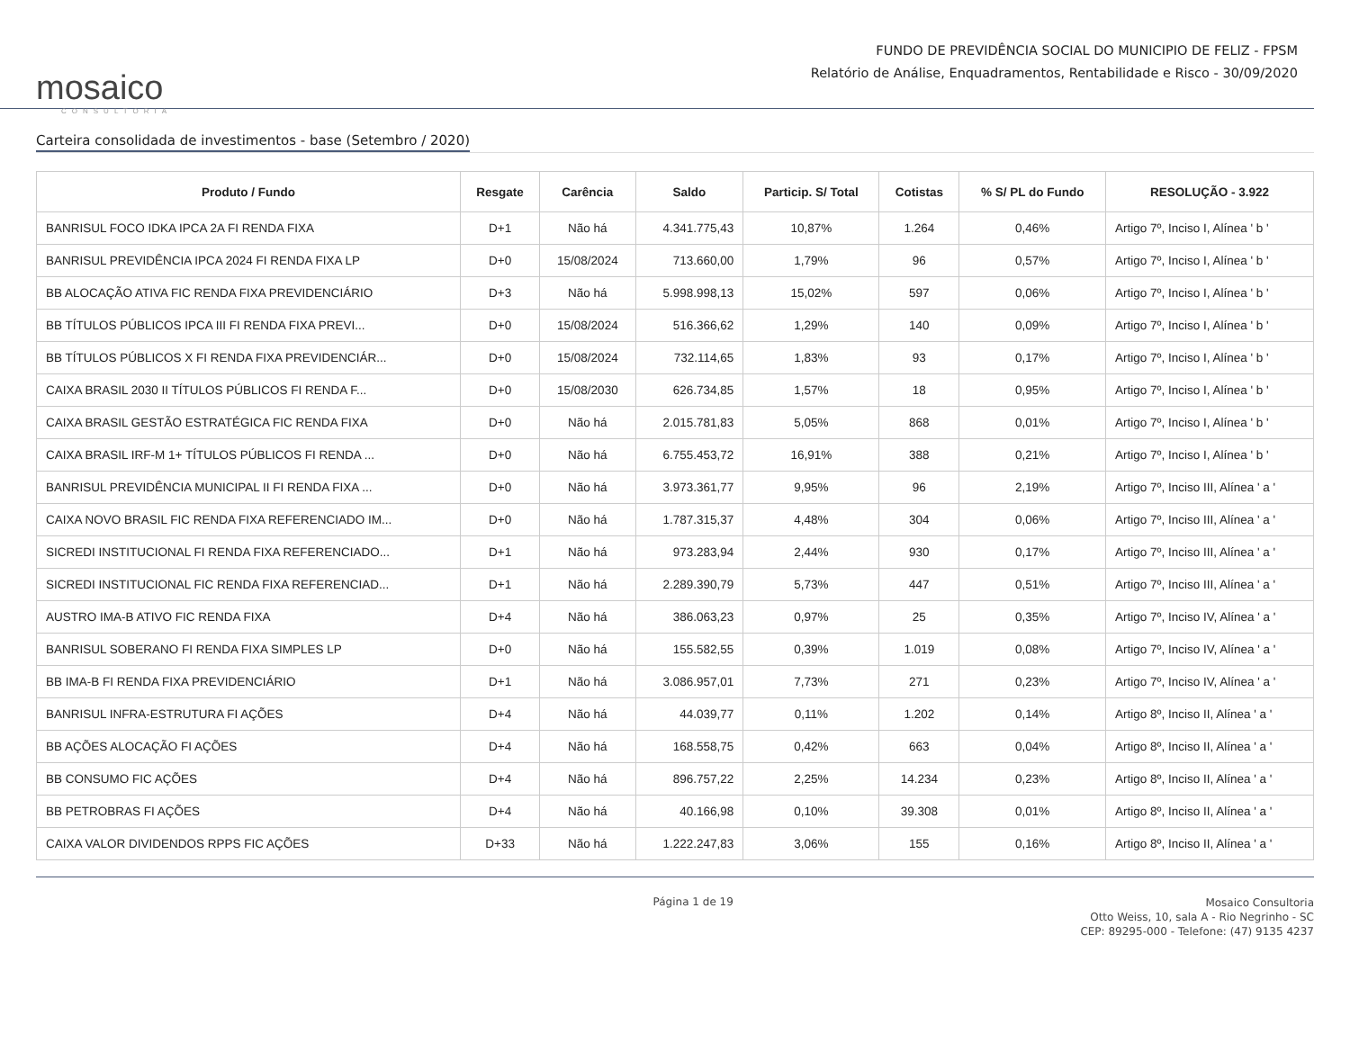mosaico
CONSULTORIA
FUNDO DE PREVIDÊNCIA SOCIAL DO MUNICIPIO DE FELIZ - FPSM
Relatório de Análise, Enquadramentos, Rentabilidade e Risco - 30/09/2020
Carteira consolidada de investimentos - base (Setembro / 2020)
| Produto / Fundo | Resgate | Carência | Saldo | Particip. S/ Total | Cotistas | % S/ PL do Fundo | RESOLUÇÃO - 3.922 |
| --- | --- | --- | --- | --- | --- | --- | --- |
| BANRISUL FOCO IDKA IPCA 2A FI RENDA FIXA | D+1 | Não há | 4.341.775,43 | 10,87% | 1.264 | 0,46% | Artigo 7º, Inciso I, Alínea ' b ' |
| BANRISUL PREVIDÊNCIA IPCA 2024 FI RENDA FIXA LP | D+0 | 15/08/2024 | 713.660,00 | 1,79% | 96 | 0,57% | Artigo 7º, Inciso I, Alínea ' b ' |
| BB ALOCAÇÃO ATIVA FIC RENDA FIXA PREVIDENCIÁRIO | D+3 | Não há | 5.998.998,13 | 15,02% | 597 | 0,06% | Artigo 7º, Inciso I, Alínea ' b ' |
| BB TÍTULOS PÚBLICOS IPCA III FI RENDA FIXA PREVI... | D+0 | 15/08/2024 | 516.366,62 | 1,29% | 140 | 0,09% | Artigo 7º, Inciso I, Alínea ' b ' |
| BB TÍTULOS PÚBLICOS X FI RENDA FIXA PREVIDENCIÁR... | D+0 | 15/08/2024 | 732.114,65 | 1,83% | 93 | 0,17% | Artigo 7º, Inciso I, Alínea ' b ' |
| CAIXA BRASIL 2030 II TÍTULOS PÚBLICOS FI RENDA F... | D+0 | 15/08/2030 | 626.734,85 | 1,57% | 18 | 0,95% | Artigo 7º, Inciso I, Alínea ' b ' |
| CAIXA BRASIL GESTÃO ESTRATÉGICA FIC RENDA FIXA | D+0 | Não há | 2.015.781,83 | 5,05% | 868 | 0,01% | Artigo 7º, Inciso I, Alínea ' b ' |
| CAIXA BRASIL IRF-M 1+ TÍTULOS PÚBLICOS FI RENDA ... | D+0 | Não há | 6.755.453,72 | 16,91% | 388 | 0,21% | Artigo 7º, Inciso I, Alínea ' b ' |
| BANRISUL PREVIDÊNCIA MUNICIPAL II FI RENDA FIXA ... | D+0 | Não há | 3.973.361,77 | 9,95% | 96 | 2,19% | Artigo 7º, Inciso III, Alínea ' a ' |
| CAIXA NOVO BRASIL FIC RENDA FIXA REFERENCIADO IM... | D+0 | Não há | 1.787.315,37 | 4,48% | 304 | 0,06% | Artigo 7º, Inciso III, Alínea ' a ' |
| SICREDI INSTITUCIONAL FI RENDA FIXA REFERENCIADO... | D+1 | Não há | 973.283,94 | 2,44% | 930 | 0,17% | Artigo 7º, Inciso III, Alínea ' a ' |
| SICREDI INSTITUCIONAL FIC RENDA FIXA REFERENCIAD... | D+1 | Não há | 2.289.390,79 | 5,73% | 447 | 0,51% | Artigo 7º, Inciso III, Alínea ' a ' |
| AUSTRO IMA-B ATIVO FIC RENDA FIXA | D+4 | Não há | 386.063,23 | 0,97% | 25 | 0,35% | Artigo 7º, Inciso IV, Alínea ' a ' |
| BANRISUL SOBERANO FI RENDA FIXA SIMPLES LP | D+0 | Não há | 155.582,55 | 0,39% | 1.019 | 0,08% | Artigo 7º, Inciso IV, Alínea ' a ' |
| BB IMA-B FI RENDA FIXA PREVIDENCIÁRIO | D+1 | Não há | 3.086.957,01 | 7,73% | 271 | 0,23% | Artigo 7º, Inciso IV, Alínea ' a ' |
| BANRISUL INFRA-ESTRUTURA FI AÇÕES | D+4 | Não há | 44.039,77 | 0,11% | 1.202 | 0,14% | Artigo 8º, Inciso II, Alínea ' a ' |
| BB AÇÕES ALOCAÇÃO FI AÇÕES | D+4 | Não há | 168.558,75 | 0,42% | 663 | 0,04% | Artigo 8º, Inciso II, Alínea ' a ' |
| BB CONSUMO FIC AÇÕES | D+4 | Não há | 896.757,22 | 2,25% | 14.234 | 0,23% | Artigo 8º, Inciso II, Alínea ' a ' |
| BB PETROBRAS FI AÇÕES | D+4 | Não há | 40.166,98 | 0,10% | 39.308 | 0,01% | Artigo 8º, Inciso II, Alínea ' a ' |
| CAIXA VALOR DIVIDENDOS RPPS FIC AÇÕES | D+33 | Não há | 1.222.247,83 | 3,06% | 155 | 0,16% | Artigo 8º, Inciso II, Alínea ' a ' |
Página 1 de 19
Mosaico Consultoria
Otto Weiss, 10, sala A - Rio Negrinho - SC
CEP: 89295-000 - Telefone: (47) 9135 4237